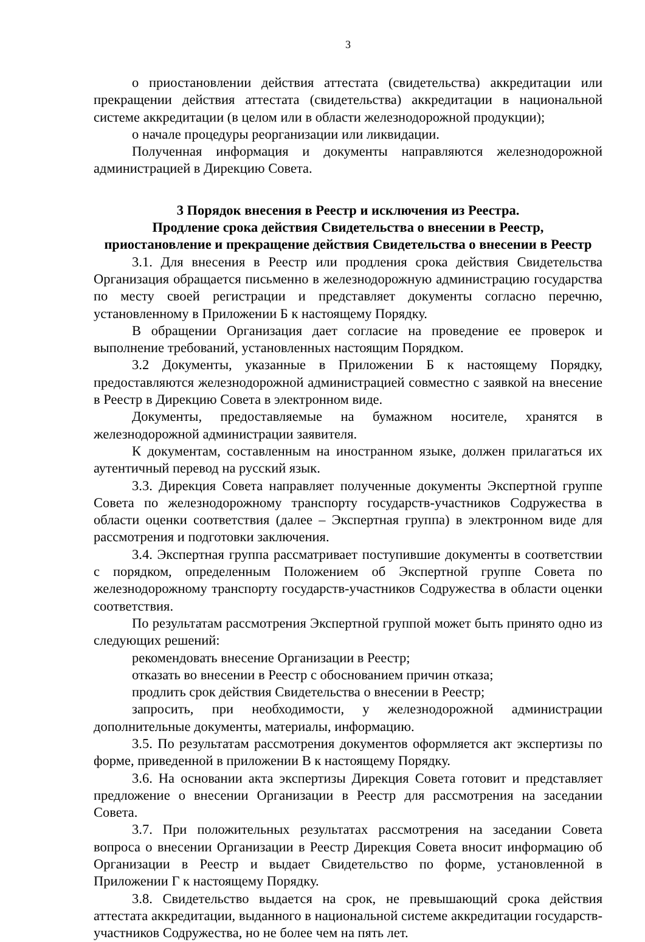3
о приостановлении действия аттестата (свидетельства) аккредитации или прекращении действия аттестата (свидетельства) аккредитации в национальной системе аккредитации (в целом или в области железнодорожной продукции);
о начале процедуры реорганизации или ликвидации.
Полученная информация и документы направляются железнодорожной администрацией в Дирекцию Совета.
3 Порядок внесения в Реестр и исключения из Реестра.
Продление срока действия Свидетельства о внесении в Реестр,
приостановление и прекращение действия Свидетельства о внесении в Реестр
3.1. Для внесения в Реестр или продления срока действия Свидетельства Организация обращается письменно в железнодорожную администрацию государства по месту своей регистрации и представляет документы согласно перечню, установленному в Приложении Б к настоящему Порядку.
В обращении Организация дает согласие на проведение ее проверок и выполнение требований, установленных настоящим Порядком.
3.2 Документы, указанные в Приложении Б к настоящему Порядку, предоставляются железнодорожной администрацией совместно с заявкой на внесение в Реестр в Дирекцию Совета в электронном виде.
Документы, предоставляемые на бумажном носителе, хранятся в железнодорожной администрации заявителя.
К документам, составленным на иностранном языке, должен прилагаться их аутентичный перевод на русский язык.
3.3. Дирекция Совета направляет полученные документы Экспертной группе Совета по железнодорожному транспорту государств-участников Содружества в области оценки соответствия (далее – Экспертная группа) в электронном виде для рассмотрения и подготовки заключения.
3.4. Экспертная группа рассматривает поступившие документы в соответствии с порядком, определенным Положением об Экспертной группе Совета по железнодорожному транспорту государств-участников Содружества в области оценки соответствия.
По результатам рассмотрения Экспертной группой может быть принято одно из следующих решений:
рекомендовать внесение Организации в Реестр;
отказать во внесении в Реестр с обоснованием причин отказа;
продлить срок действия Свидетельства о внесении в Реестр;
запросить, при необходимости, у железнодорожной администрации дополнительные документы, материалы, информацию.
3.5. По результатам рассмотрения документов оформляется акт экспертизы по форме, приведенной в приложении В к настоящему Порядку.
3.6. На основании акта экспертизы Дирекция Совета готовит и представляет предложение о внесении Организации в Реестр для рассмотрения на заседании Совета.
3.7. При положительных результатах рассмотрения на заседании Совета вопроса о внесении Организации в Реестр Дирекция Совета вносит информацию об Организации в Реестр и выдает Свидетельство по форме, установленной в Приложении Г к настоящему Порядку.
3.8. Свидетельство выдается на срок, не превышающий срока действия аттестата аккредитации, выданного в национальной системе аккредитации государств-участников Содружества, но не более чем на пять лет.